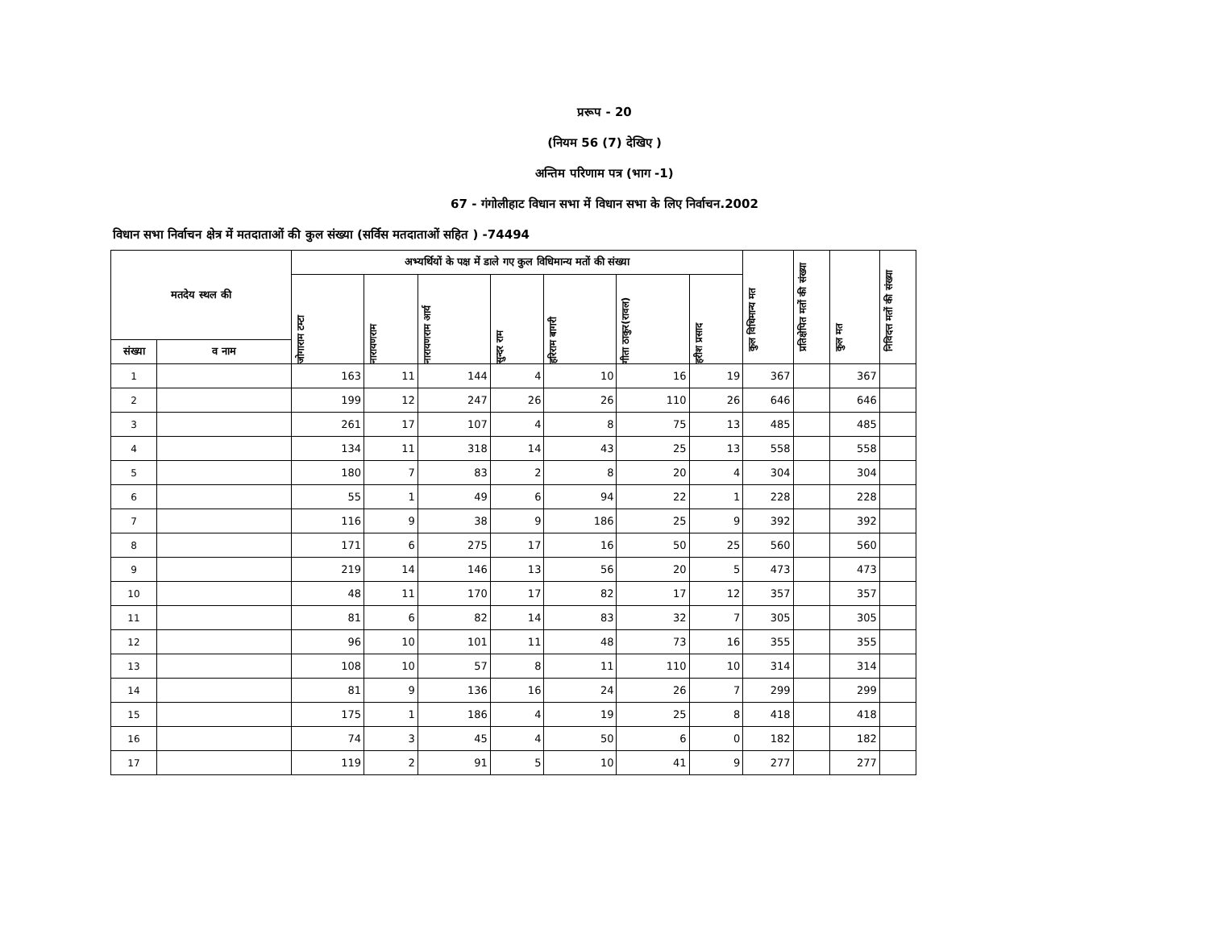प्ररूप - 20
(नियम 56 (7) देखिए )
अन्तिम परिणाम पत्र (भाग -1)
67 - गंगोलीहाट विधान सभा में विधान सभा के लिए निर्वाचन.2002
विधान सभा निर्वाचन क्षेत्र में मतदाताओं की कुल संख्या (सर्विस मतदाताओं सहित ) -74494
| मतदेय स्थल की | | अभ्यर्थियों के पक्ष में डाले गए कुल विधिमान्य मतों की संख्या | | | | | | | कुल विधिमान्य मत | प्रतिक्षेपित मतों की संख्या | कुल मत | निविदत्त मतों की संख्या |
| --- | --- | --- | --- | --- | --- | --- | --- | --- | --- | --- | --- | --- |
| | | जोगाराम टम्टा | नारायणराम | नारायणराम आर्य | सुन्दर राम | हरिराम बागरी | गीता ठाकुर(रावल) | हरीश प्रसाद | | | | |
| संख्या | व नाम | | | | | | | | | | | |
| 1 | | 163 | 11 | 144 | 4 | 10 | 16 | 19 | 367 | | 367 | |
| 2 | | 199 | 12 | 247 | 26 | 26 | 110 | 26 | 646 | | 646 | |
| 3 | | 261 | 17 | 107 | 4 | 8 | 75 | 13 | 485 | | 485 | |
| 4 | | 134 | 11 | 318 | 14 | 43 | 25 | 13 | 558 | | 558 | |
| 5 | | 180 | 7 | 83 | 2 | 8 | 20 | 4 | 304 | | 304 | |
| 6 | | 55 | 1 | 49 | 6 | 94 | 22 | 1 | 228 | | 228 | |
| 7 | | 116 | 9 | 38 | 9 | 186 | 25 | 9 | 392 | | 392 | |
| 8 | | 171 | 6 | 275 | 17 | 16 | 50 | 25 | 560 | | 560 | |
| 9 | | 219 | 14 | 146 | 13 | 56 | 20 | 5 | 473 | | 473 | |
| 10 | | 48 | 11 | 170 | 17 | 82 | 17 | 12 | 357 | | 357 | |
| 11 | | 81 | 6 | 82 | 14 | 83 | 32 | 7 | 305 | | 305 | |
| 12 | | 96 | 10 | 101 | 11 | 48 | 73 | 16 | 355 | | 355 | |
| 13 | | 108 | 10 | 57 | 8 | 11 | 110 | 10 | 314 | | 314 | |
| 14 | | 81 | 9 | 136 | 16 | 24 | 26 | 7 | 299 | | 299 | |
| 15 | | 175 | 1 | 186 | 4 | 19 | 25 | 8 | 418 | | 418 | |
| 16 | | 74 | 3 | 45 | 4 | 50 | 6 | 0 | 182 | | 182 | |
| 17 | | 119 | 2 | 91 | 5 | 10 | 41 | 9 | 277 | | 277 | |